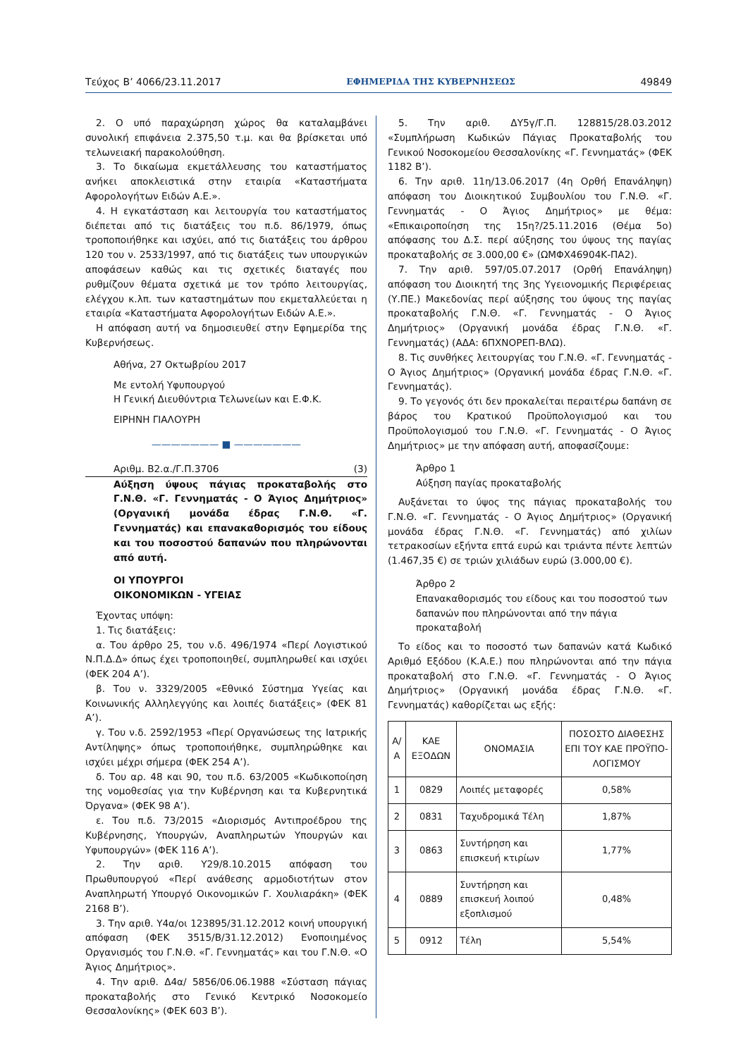Τεύχος Β’ 4066/23.11.2017 ΕΦΗΜΕΡΙΔΑ ΤΗΣ ΚΥΒΕΡΝΗΣΕΩΣ 49849
2. Ο υπό παραχώρηση χώρος θα καταλαμβάνει συνολική επιφάνεια 2.375,50 τ.μ. και θα βρίσκεται υπό τελωνειακή παρακολούθηση.
3. Το δικαίωμα εκμετάλλευσης του καταστήματος ανήκει αποκλειστικά στην εταιρία «Καταστήματα Αφορολογήτων Ειδών Α.Ε.».
4. Η εγκατάσταση και λειτουργία του καταστήματος διέπεται από τις διατάξεις του π.δ. 86/1979, όπως τροποποιήθηκε και ισχύει, από τις διατάξεις του άρθρου 120 του ν. 2533/1997, από τις διατάξεις των υπουργικών αποφάσεων καθώς και τις σχετικές διαταγές που ρυθμίζουν θέματα σχετικά με τον τρόπο λειτουργίας, ελέγχου κ.λπ. των καταστημάτων που εκμεταλλεύεται η εταιρία «Καταστήματα Αφορολογήτων Ειδών Α.Ε.».
Η απόφαση αυτή να δημοσιευθεί στην Εφημερίδα της Κυβερνήσεως.
Αθήνα, 27 Οκτωβρίου 2017
Με εντολή Υφυπουργού
Η Γενική Διευθύντρια Τελωνείων και Ε.Φ.Κ.
ΕΙΡΗΝΗ ΓΙΑΛΟΥΡΗ
——————— ■ ———————
Αριθμ. Β2.α./Γ.Π.3706 (3)
Αύξηση ύψους πάγιας προκαταβολής στο Γ.Ν.Θ. «Γ. Γεννηματάς - Ο Άγιος Δημήτριος» (Οργανική μονάδα έδρας Γ.Ν.Θ. «Γ. Γεννηματάς) και επανακαθορισμός του είδους και του ποσοστού δαπανών που πληρώνονται από αυτή.
ΟΙ ΥΠΟΥΡΓΟΙ
ΟΙΚΟΝΟΜΙΚΩΝ - ΥΓΕΙΑΣ
Έχοντας υπόψη:
1. Τις διατάξεις:
α. Του άρθρο 25, του ν.δ. 496/1974 «Περί Λογιστικού Ν.Π.Δ.Δ» όπως έχει τροποποιηθεί, συμπληρωθεί και ισχύει (ΦΕΚ 204 Α’).
β. Του ν. 3329/2005 «Εθνικό Σύστημα Υγείας και Κοινωνικής Αλληλεγγύης και λοιπές διατάξεις» (ΦΕΚ 81 Α’).
γ. Του ν.δ. 2592/1953 «Περί Οργανώσεως της Ιατρικής Αντίληψης» όπως τροποποιήθηκε, συμπληρώθηκε και ισχύει μέχρι σήμερα (ΦΕΚ 254 Α’).
δ. Του αρ. 48 και 90, του π.δ. 63/2005 «Κωδικοποίηση της νομοθεσίας για την Κυβέρνηση και τα Κυβερνητικά Όργανα» (ΦΕΚ 98 Α’).
ε. Του π.δ. 73/2015 «Διορισμός Αντιπροέδρου της Κυβέρνησης, Υπουργών, Αναπληρωτών Υπουργών και Υφυπουργών» (ΦΕΚ 116 Α’).
2. Την αριθ. Υ29/8.10.2015 απόφαση του Πρωθυπουργού «Περί ανάθεσης αρμοδιοτήτων στον Αναπληρωτή Υπουργό Οικονομικών Γ. Χουλιαράκη» (ΦΕΚ 2168 Β’).
3. Την αριθ. Υ4α/οι 123895/31.12.2012 κοινή υπουργική απόφαση (ΦΕΚ 3515/Β/31.12.2012) Ενοποιημένος Οργανισμός του Γ.Ν.Θ. «Γ. Γεννηματάς» και του Γ.Ν.Θ. «Ο Άγιος Δημήτριος».
4. Την αριθ. Δ4α/ 5856/06.06.1988 «Σύσταση πάγιας προκαταβολής στο Γενικό Κεντρικό Νοσοκομείο Θεσσαλονίκης» (ΦΕΚ 603 Β’).
5. Την αριθ. ΔΥ5γ/Γ.Π. 128815/28.03.2012 «Συμπλήρωση Κωδικών Πάγιας Προκαταβολής του Γενικού Νοσοκομείου Θεσσαλονίκης «Γ. Γεννηματάς» (ΦΕΚ 1182 Β’).
6. Την αριθ. 11η/13.06.2017 (4η Ορθή Επανάληψη) απόφαση του Διοικητικού Συμβουλίου του Γ.Ν.Θ. «Γ. Γεννηματάς - Ο Άγιος Δημήτριος» με θέμα: «Επικαιροποίηση της 15η?/25.11.2016 (Θέμα 5ο) απόφασης του Δ.Σ. περί αύξησης του ύψους της παγίας προκαταβολής σε 3.000,00 €» (ΩΜΦΧ46904Κ-ΠΑ2).
7. Την αριθ. 597/05.07.2017 (Ορθή Επανάληψη) απόφαση του Διοικητή της 3ης Υγειονομικής Περιφέρειας (Υ.ΠΕ.) Μακεδονίας περί αύξησης του ύψους της παγίας προκαταβολής Γ.Ν.Θ. «Γ. Γεννηματάς - Ο Άγιος Δημήτριος» (Οργανική μονάδα έδρας Γ.Ν.Θ. «Γ. Γεννηματάς) (ΑΔΑ: 6ΠΧΝΟΡΕΠ-ΒΛΩ).
8. Τις συνθήκες λειτουργίας του Γ.Ν.Θ. «Γ. Γεννηματάς - Ο Άγιος Δημήτριος» (Οργανική μονάδα έδρας Γ.Ν.Θ. «Γ. Γεννηματάς).
9. Το γεγονός ότι δεν προκαλείται περαιτέρω δαπάνη σε βάρος του Κρατικού Προϋπολογισμού και του Προϋπολογισμού του Γ.Ν.Θ. «Γ. Γεννηματάς - Ο Άγιος Δημήτριος» με την απόφαση αυτή, αποφασίζουμε:
Άρθρο 1
Αύξηση παγίας προκαταβολής
Αυξάνεται το ύψος της πάγιας προκαταβολής του Γ.Ν.Θ. «Γ. Γεννηματάς - Ο Άγιος Δημήτριος» (Οργανική μονάδα έδρας Γ.Ν.Θ. «Γ. Γεννηματάς) από χιλίων τετρακοσίων εξήντα επτά ευρώ και τριάντα πέντε λεπτών (1.467,35 €) σε τριών χιλιάδων ευρώ (3.000,00 €).
Άρθρο 2
Επανακαθορισμός του είδους και του ποσοστού των δαπανών που πληρώνονται από την πάγια προκαταβολή
Το είδος και το ποσοστό των δαπανών κατά Κωδικό Αριθμό Εξόδου (Κ.Α.Ε.) που πληρώνονται από την πάγια προκαταβολή στο Γ.Ν.Θ. «Γ. Γεννηματάς - Ο Άγιος Δημήτριος» (Οργανική μονάδα έδρας Γ.Ν.Θ. «Γ. Γεννηματάς) καθορίζεται ως εξής:
| Α/Α | ΚΑΕ ΕΞΟΔΩΝ | ΟΝΟΜΑΣΙΑ | ΠΟΣΟΣΤΟ ΔΙΑΘΕΣΗΣ ΕΠΙ ΤΟΥ ΚΑΕ ΠΡΟΫΠΟ-ΛΟΓΙΣΜΟΥ |
| 1 | 0829 | Λοιπές μεταφορές | 0,58% |
| 2 | 0831 | Ταχυδρομικά Τέλη | 1,87% |
| 3 | 0863 | Συντήρηση και επισκευή κτιρίων | 1,77% |
| 4 | 0889 | Συντήρηση και επισκευή λοιπού εξοπλισμού | 0,48% |
| 5 | 0912 | Τέλη | 5,54% |